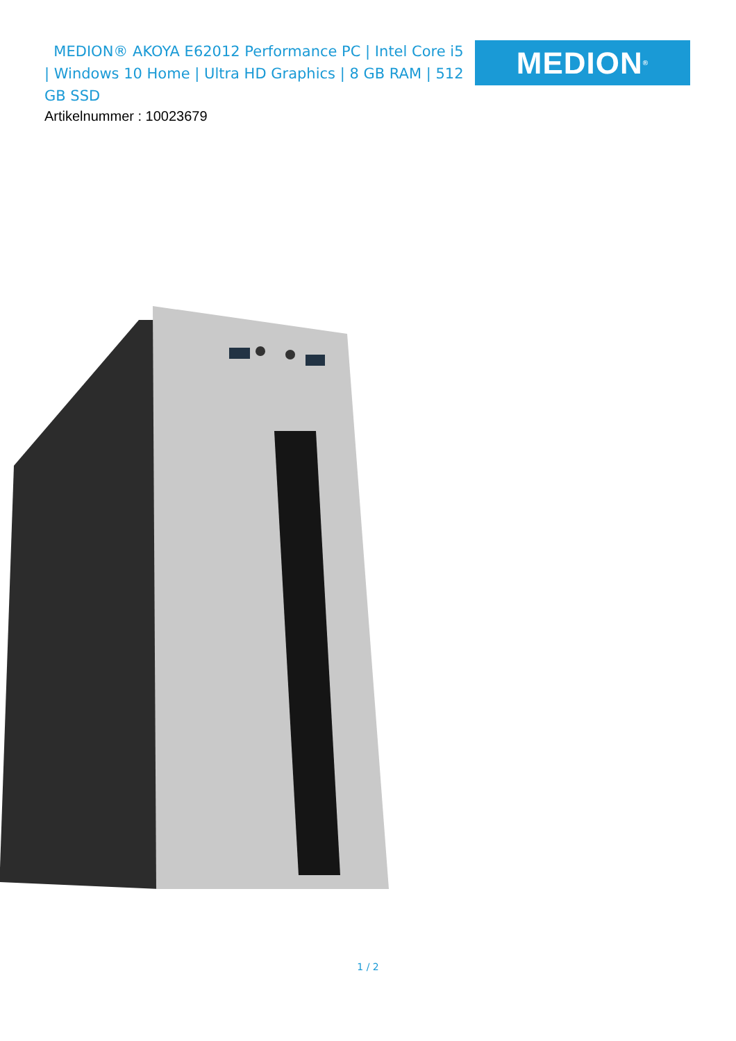MEDION® AKOYA E62012 Performance PC | Intel Core i5 | Windows 10 Home | Ultra HD Graphics | 8 GB RAM | 512 GB SSD
MEDION<sup>®</sup>
Artikelnummer : 10023679
1 / 2